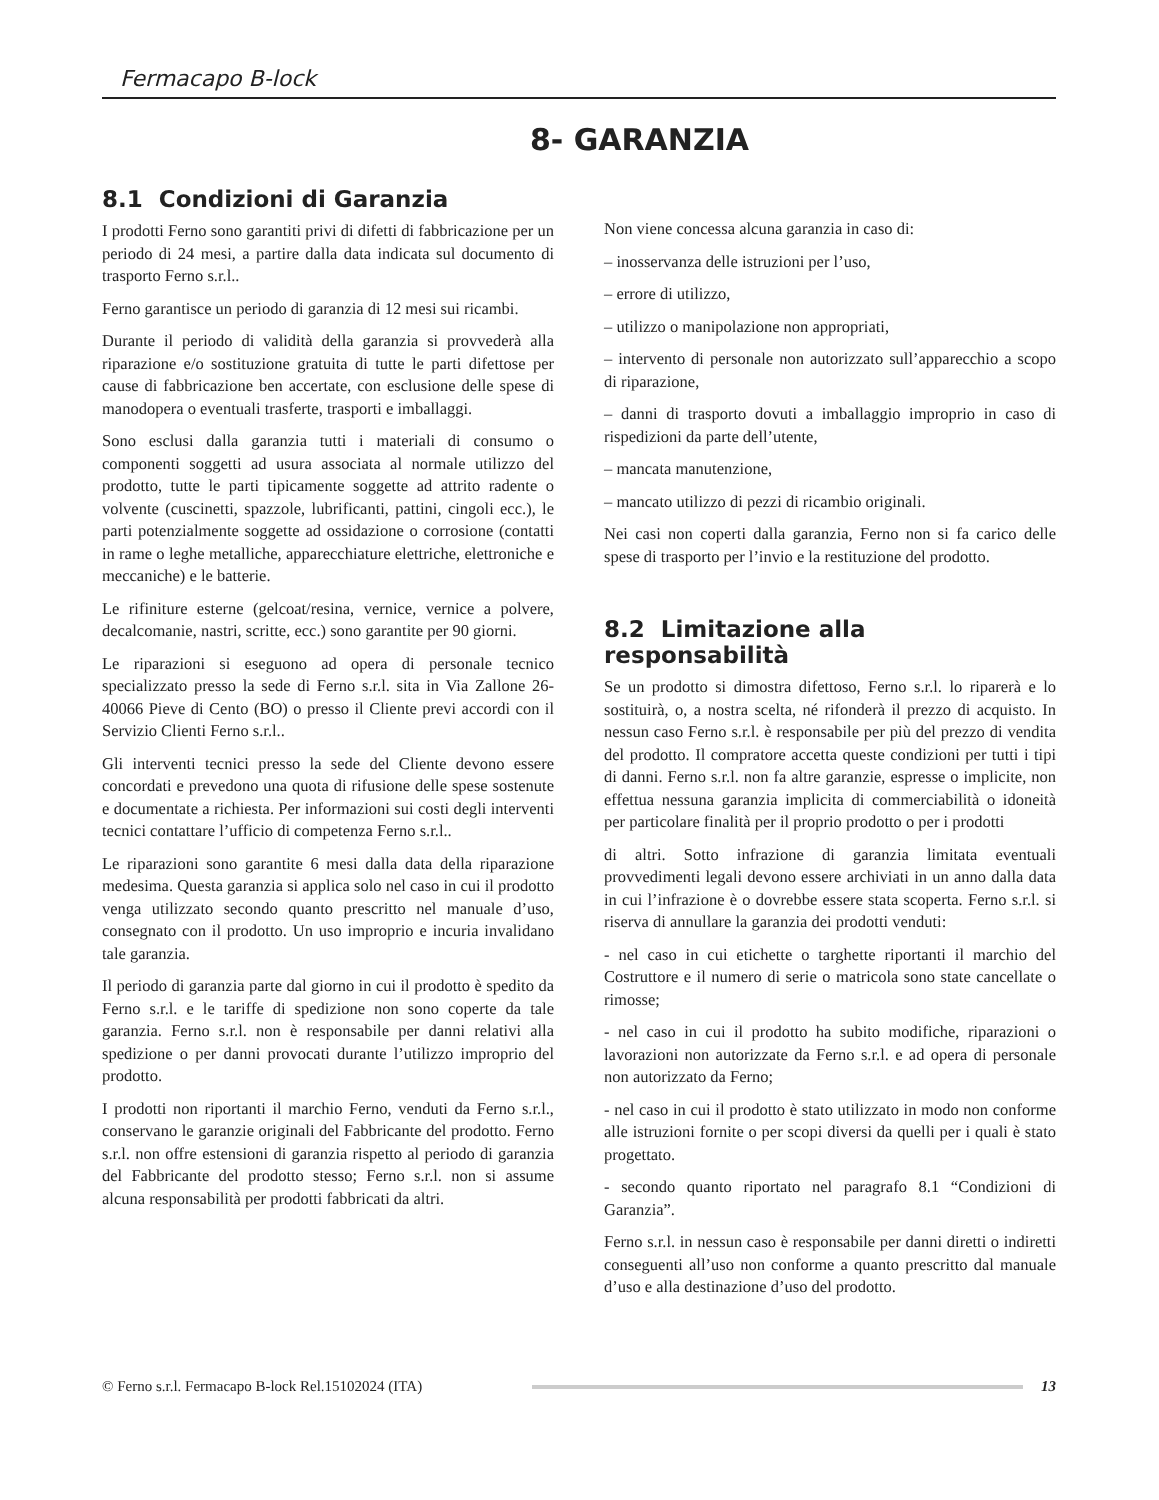Fermacapo B-lock
8- GARANZIA
8.1 Condizioni di Garanzia
I prodotti Ferno sono garantiti privi di difetti di fabbricazione per un periodo di 24 mesi, a partire dalla data indicata sul documento di trasporto Ferno s.r.l..
Ferno garantisce un periodo di garanzia di 12 mesi sui ricambi.
Durante il periodo di validità della garanzia si provvederà alla riparazione e/o sostituzione gratuita di tutte le parti difettose per cause di fabbricazione ben accertate, con esclusione delle spese di manodopera o eventuali trasferte, trasporti e imballaggi.
Sono esclusi dalla garanzia tutti i materiali di consumo o componenti soggetti ad usura associata al normale utilizzo del prodotto, tutte le parti tipicamente soggette ad attrito radente o volvente (cuscinetti, spazzole, lubrificanti, pattini, cingoli ecc.), le parti potenzialmente soggette ad ossidazione o corrosione (contatti in rame o leghe metalliche, apparecchiature elettriche, elettroniche e meccaniche) e le batterie.
Le rifiniture esterne (gelcoat/resina, vernice, vernice a polvere, decalcomanie, nastri, scritte, ecc.) sono garantite per 90 giorni.
Le riparazioni si eseguono ad opera di personale tecnico specializzato presso la sede di Ferno s.r.l. sita in Via Zallone 26- 40066 Pieve di Cento (BO) o presso il Cliente previ accordi con il Servizio Clienti Ferno s.r.l..
Gli interventi tecnici presso la sede del Cliente devono essere concordati e prevedono una quota di rifusione delle spese sostenute e documentate a richiesta. Per informazioni sui costi degli interventi tecnici contattare l’ufficio di competenza Ferno s.r.l..
Le riparazioni sono garantite 6 mesi dalla data della riparazione medesima. Questa garanzia si applica solo nel caso in cui il prodotto venga utilizzato secondo quanto prescritto nel manuale d’uso, consegnato con il prodotto. Un uso improprio e incuria invalidano tale garanzia.
Il periodo di garanzia parte dal giorno in cui il prodotto è spedito da Ferno s.r.l. e le tariffe di spedizione non sono coperte da tale garanzia. Ferno s.r.l. non è responsabile per danni relativi alla spedizione o per danni provocati durante l’utilizzo improprio del prodotto.
I prodotti non riportanti il marchio Ferno, venduti da Ferno s.r.l., conservano le garanzie originali del Fabbricante del prodotto. Ferno s.r.l. non offre estensioni di garanzia rispetto al periodo di garanzia del Fabbricante del prodotto stesso; Ferno s.r.l. non si assume alcuna responsabilità per prodotti fabbricati da altri.
Non viene concessa alcuna garanzia in caso di:
– inosservanza delle istruzioni per l’uso,
– errore di utilizzo,
– utilizzo o manipolazione non appropriati,
– intervento di personale non autorizzato sull’apparecchio a scopo di riparazione,
– danni di trasporto dovuti a imballaggio improprio in caso di rispedizioni da parte dell’utente,
– mancata manutenzione,
– mancato utilizzo di pezzi di ricambio originali.
Nei casi non coperti dalla garanzia, Ferno non si fa carico delle spese di trasporto per l’invio e la restituzione del prodotto.
8.2 Limitazione alla responsabilità
Se un prodotto si dimostra difettoso, Ferno s.r.l. lo riparerà e lo sostituirà, o, a nostra scelta, né rifonderà il prezzo di acquisto. In nessun caso Ferno s.r.l. è responsabile per più del prezzo di vendita del prodotto. Il compratore accetta queste condizioni per tutti i tipi di danni. Ferno s.r.l. non fa altre garanzie, espresse o implicite, non effettua nessuna garanzia implicita di commerciabilità o idoneità per particolare finalità per il proprio prodotto o per i prodotti
di altri. Sotto infrazione di garanzia limitata eventuali provvedimenti legali devono essere archiviati in un anno dalla data in cui l’infrazione è o dovrebbe essere stata scoperta. Ferno s.r.l. si riserva di annullare la garanzia dei prodotti venduti:
- nel caso in cui etichette o targhette riportanti il marchio del Costruttore e il numero di serie o matricola sono state cancellate o rimosse;
- nel caso in cui il prodotto ha subito modifiche, riparazioni o lavorazioni non autorizzate da Ferno s.r.l. e ad opera di personale non autorizzato da Ferno;
- nel caso in cui il prodotto è stato utilizzato in modo non conforme alle istruzioni fornite o per scopi diversi da quelli per i quali è stato progettato.
- secondo quanto riportato nel paragrafo 8.1 “Condizioni di Garanzia”.
Ferno s.r.l. in nessun caso è responsabile per danni diretti o indiretti conseguenti all’uso non conforme a quanto prescritto dal manuale d’uso e alla destinazione d’uso del prodotto.
© Ferno s.r.l. Fermacapo B-lock Rel.15102024 (ITA) 13